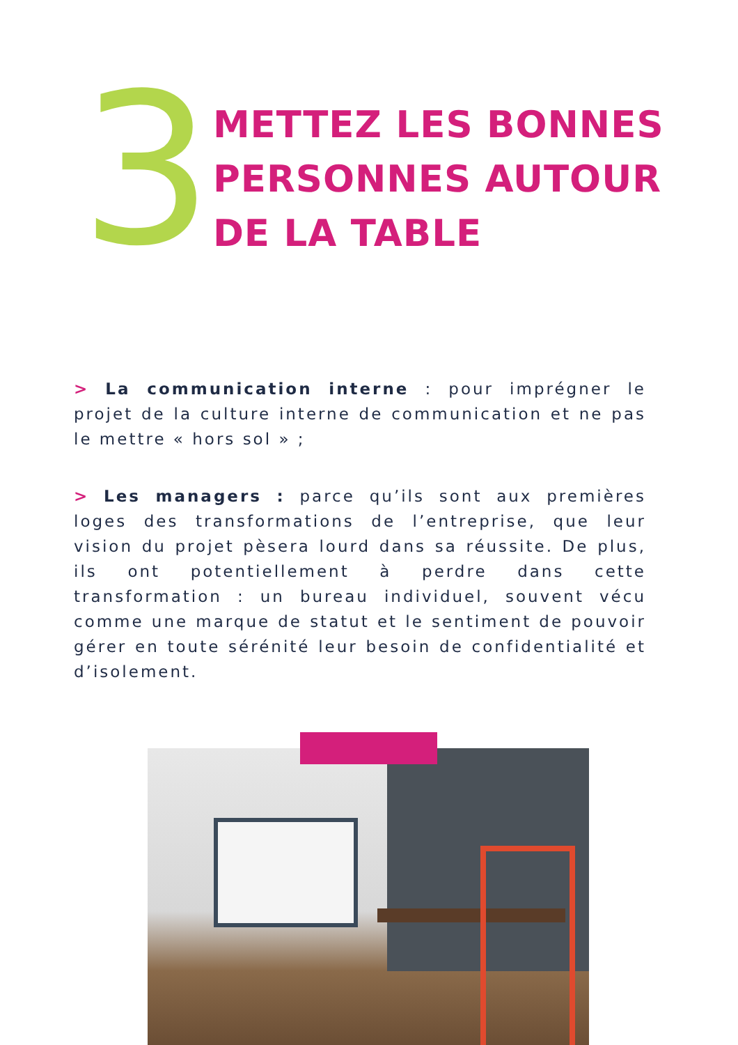3
METTEZ LES BONNES PERSONNES AUTOUR DE LA TABLE
> La communication interne : pour imprégner le projet de la culture interne de communication et ne pas le mettre « hors sol » ;
> Les managers : parce qu’ils sont aux premières loges des transformations de l’entreprise, que leur vision du projet pèsera lourd dans sa réussite. De plus, ils ont potentiellement à perdre dans cette transformation : un bureau individuel, souvent vécu comme une marque de statut et le sentiment de pouvoir gérer en toute sérénité leur besoin de confidentialité et d’isolement.